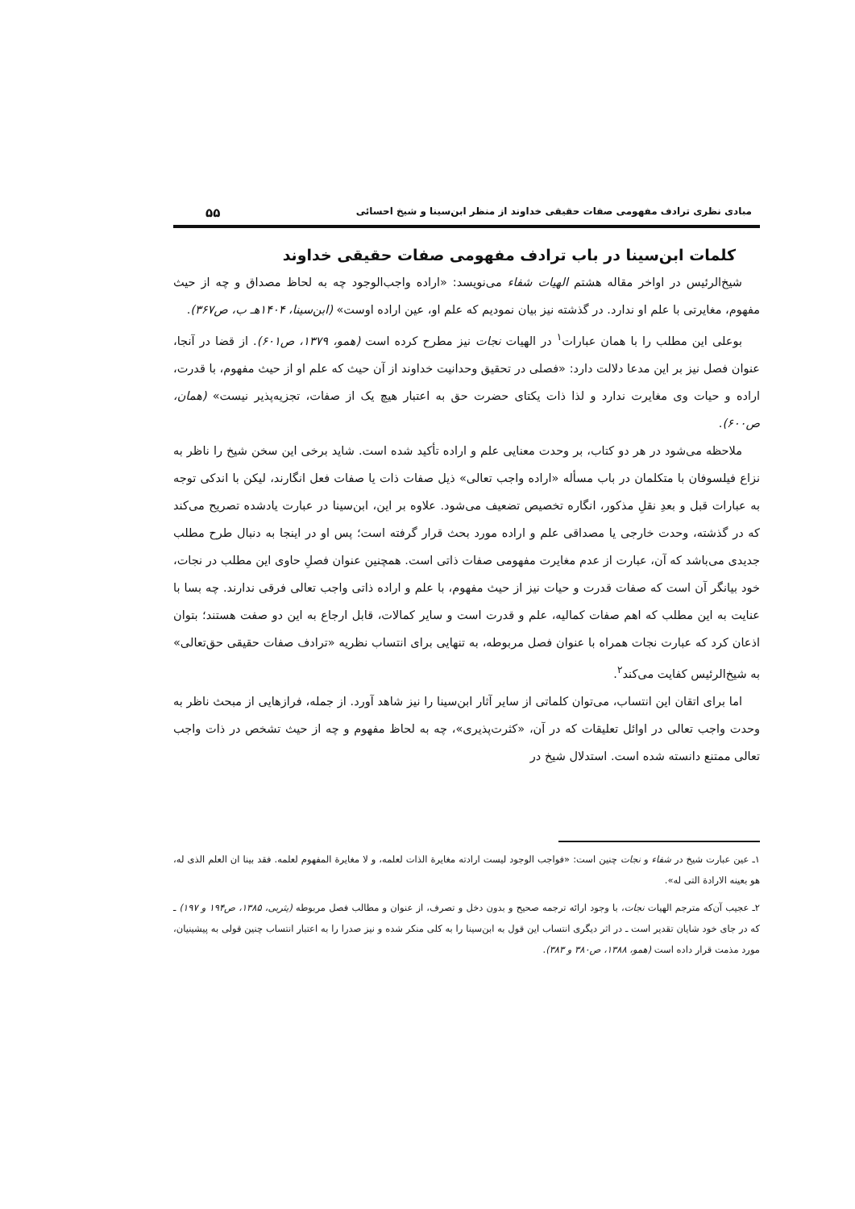مبادی نظری ترادف مفهومی صفات حقیقی خداوند از منظر ابن‌سینا و شیخ احسائی ۵۵
کلمات ابن‌سینا در باب ترادف مفهومی صفات حقیقی خداوند
شیخ‌الرئیس در اواخر مقاله هشتم الهیات شفاء می‌نویسد: «اراده واجب‌الوجود چه به لحاظ مصداق و چه از حیث مفهوم، مغایرتی با علم او ندارد. در گذشته نیز بیان نمودیم که علم او، عین اراده اوست» (ابن‌سینا، ۱۴۰۴هـ ب، ص۳۶۷).
بوعلی این مطلب را با همان عبارات<sup>۱</sup> در الهیات نجات نیز مطرح کرده است (همو، ۱۳۷۹، ص۶۰۱). از قضا در آنجا، عنوان فصل نیز بر این مدعا دلالت دارد: «فصلی در تحقیق وحدانیت خداوند از آن حیث که علم او از حیث مفهوم، با قدرت، اراده و حیات وی مغایرت ندارد و لذا ذات یکتای حضرت حق به اعتبار هیچ یک از صفات، تجزیه‌پذیر نیست» (همان، ص۶۰۰).
ملاحظه می‌شود در هر دو کتاب، بر وحدت معنایی علم و اراده تأکید شده است. شاید برخی این سخن شیخ را ناظر به نزاع فیلسوفان با متکلمان در باب مسأله «اراده واجب تعالی» ذیل صفات ذات یا صفات فعل انگارند، لیکن با اندکی توجه به عبارات قبل و بعدِ نقلِ مذکور، انگاره تخصیص تضعیف می‌شود. علاوه بر این، ابن‌سینا در عبارت یادشده تصریح می‌کند که در گذشته، وحدت خارجی یا مصداقی علم و اراده مورد بحث قرار گرفته است؛ پس او در اینجا به دنبال طرح مطلب جدیدی می‌باشد که آن، عبارت از عدم مغایرت مفهومی صفات ذاتی است. همچنین عنوان فصلِ حاوی این مطلب در نجات، خود بیانگر آن است که صفات قدرت و حیات نیز از حیث مفهوم، با علم و اراده ذاتی واجب تعالی فرقی ندارند. چه بسا با عنایت به این مطلب که اهم صفات کمالیه، علم و قدرت است و سایر کمالات، قابل ارجاع به این دو صفت هستند؛ بتوان اذعان کرد که عبارت نجات همراه با عنوان فصل مربوطه، به تنهایی برای انتساب نظریه «ترادف صفات حقیقی حق‌تعالی» به شیخ‌الرئیس کفایت می‌کند<sup>۲</sup>.
اما برای اتقان این انتساب، می‌توان کلماتی از سایر آثار ابن‌سینا را نیز شاهد آورد. از جمله، فرازهایی از مبحث ناظر به وحدت واجب تعالی در اوائل تعلیقات که در آن، «کثرت‌پذیری»، چه به لحاظ مفهوم و چه از حیث تشخص در ذات واجب تعالی ممتنع دانسته شده است. استدلال شیخ در
۱ـ عین عبارت شیخ در شفاء و نجات چنین است: «فواجب الوجود لیست ارادته مغایرة الذات لعلمه، و لا مغایرة المفهوم لعلمه. فقد بینا ان العلم الذی له، هو بعینه الارادة التی له».
۲ـ عجیب آن‌که مترجم الهیات نجات، با وجود ارائه ترجمه صحیح و بدون دخل و تصرف، از عنوان و مطالب فصل مربوطه (یثربی، ۱۳۸۵، ص۱۹۴ و ۱۹۷) ـ که در جای خود شایان تقدیر است ـ در اثر دیگری انتساب این قول به ابن‌سینا را به کلی منکر شده و نیز صدرا را به اعتبار انتساب چنین قولی به پیشینیان، مورد مذمت قرار داده است (همو، ۱۳۸۸، ص۳۸۰ و ۳۸۳).